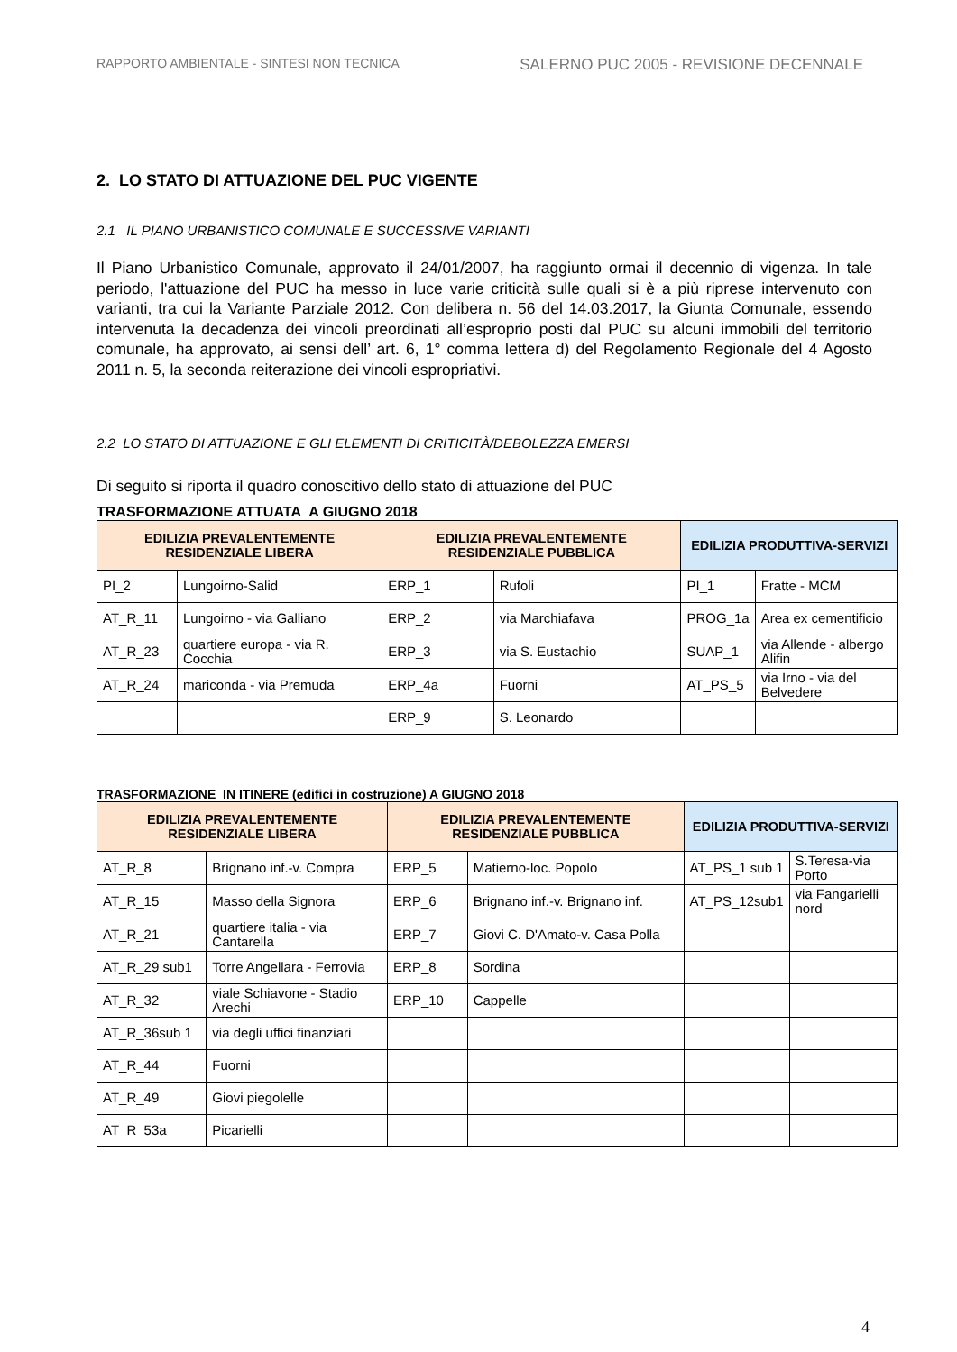RAPPORTO AMBIENTALE - SINTESI NON TECNICA SALERNO PUC 2005 - REVISIONE DECENNALE
2. LO STATO DI ATTUAZIONE DEL PUC VIGENTE
2.1 IL PIANO URBANISTICO COMUNALE E SUCCESSIVE VARIANTI
Il Piano Urbanistico Comunale, approvato il 24/01/2007, ha raggiunto ormai il decennio di vigenza. In tale periodo, l'attuazione del PUC ha messo in luce varie criticità sulle quali si è a più riprese intervenuto con varianti, tra cui la Variante Parziale 2012. Con delibera n. 56 del 14.03.2017, la Giunta Comunale, essendo intervenuta la decadenza dei vincoli preordinati all’esproprio posti dal PUC su alcuni immobili del territorio comunale, ha approvato, ai sensi dell’ art. 6, 1° comma lettera d) del Regolamento Regionale del 4 Agosto 2011 n. 5, la seconda reiterazione dei vincoli espropriativi.
2.2 LO STATO DI ATTUAZIONE E GLI ELEMENTI DI CRITICITÀ/DEBOLEZZA EMERSI
Di seguito si riporta il quadro conoscitivo dello stato di attuazione del PUC
TRASFORMAZIONE ATTUATA A GIUGNO 2018
| EDILIZIA PREVALENTEMENTE RESIDENZIALE LIBERA | | EDILIZIA PREVALENTEMENTE RESIDENZIALE PUBBLICA | | EDILIZIA PRODUTTIVA-SERVIZI | |
| --- | --- | --- | --- | --- | --- |
| PI_2 | Lungoirno-Salid | ERP_1 | Rufoli | PI_1 | Fratte - MCM |
| AT_R_11 | Lungoirno - via Galliano | ERP_2 | via Marchiafava | PROG_1a | Area ex cementificio |
| AT_R_23 | quartiere europa - via R. Cocchia | ERP_3 | via S. Eustachio | SUAP_1 | via Allende - albergo Alifin |
| AT_R_24 | mariconda - via Premuda | ERP_4a | Fuorni | AT_PS_5 | via Irno - via del Belvedere |
| | | ERP_9 | S. Leonardo | | |
TRASFORMAZIONE IN ITINERE (edifici in costruzione) A GIUGNO 2018
| EDILIZIA PREVALENTEMENTE RESIDENZIALE LIBERA | | EDILIZIA PREVALENTEMENTE RESIDENZIALE PUBBLICA | | EDILIZIA PRODUTTIVA-SERVIZI | |
| --- | --- | --- | --- | --- | --- |
| AT_R_8 | Brignano inf.-v. Compra | ERP_5 | Matierno-loc. Popolo | AT_PS_1 sub 1 | S.Teresa-via Porto |
| AT_R_15 | Masso della Signora | ERP_6 | Brignano inf.-v. Brignano inf. | AT_PS_12sub1 | via Fangarielli nord |
| AT_R_21 | quartiere italia - via Cantarella | ERP_7 | Giovi C. D'Amato-v. Casa Polla | | |
| AT_R_29 sub1 | Torre Angellara - Ferrovia | ERP_8 | Sordina | | |
| AT_R_32 | viale Schiavone - Stadio Arechi | ERP_10 | Cappelle | | |
| AT_R_36sub 1 | via degli uffici finanziari | | | | |
| AT_R_44 | Fuorni | | | | |
| AT_R_49 | Giovi piegolelle | | | | |
| AT_R_53a | Picarielli | | | | |
4